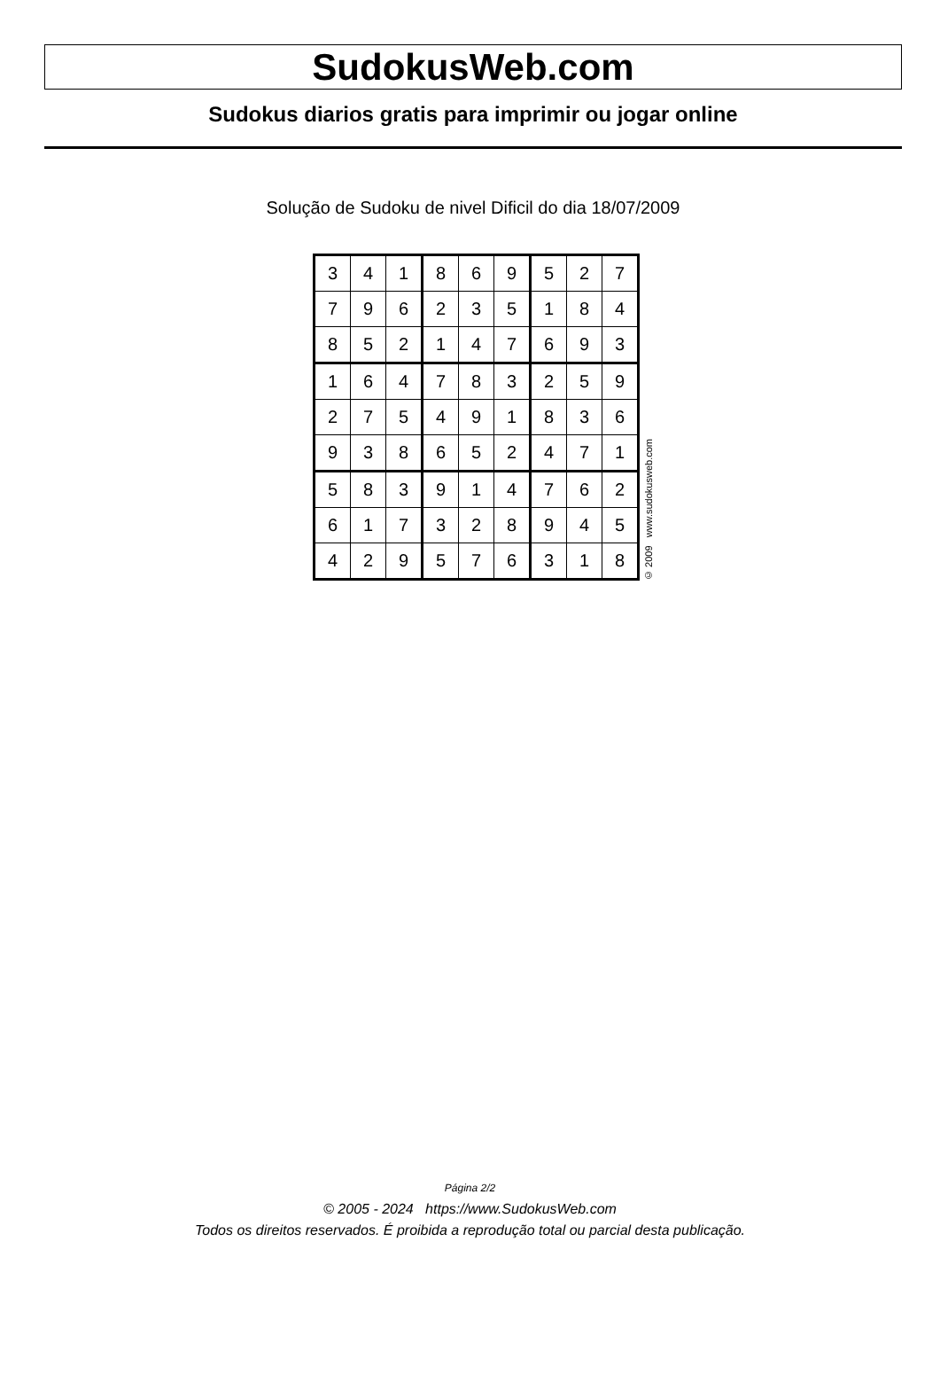SudokusWeb.com
Sudokus diarios gratis para imprimir ou jogar online
Solução de Sudoku de nivel Dificil do dia 18/07/2009
| 3 | 4 | 1 | 8 | 6 | 9 | 5 | 2 | 7 |
| 7 | 9 | 6 | 2 | 3 | 5 | 1 | 8 | 4 |
| 8 | 5 | 2 | 1 | 4 | 7 | 6 | 9 | 3 |
| 1 | 6 | 4 | 7 | 8 | 3 | 2 | 5 | 9 |
| 2 | 7 | 5 | 4 | 9 | 1 | 8 | 3 | 6 |
| 9 | 3 | 8 | 6 | 5 | 2 | 4 | 7 | 1 |
| 5 | 8 | 3 | 9 | 1 | 4 | 7 | 6 | 2 |
| 6 | 1 | 7 | 3 | 2 | 8 | 9 | 4 | 5 |
| 4 | 2 | 9 | 5 | 7 | 6 | 3 | 1 | 8 |
© 2009 www.sudokusweb.com
Página 2/2
© 2005 - 2024 https://www.SudokusWeb.com
Todos os direitos reservados. É proibida a reprodução total ou parcial desta publicação.